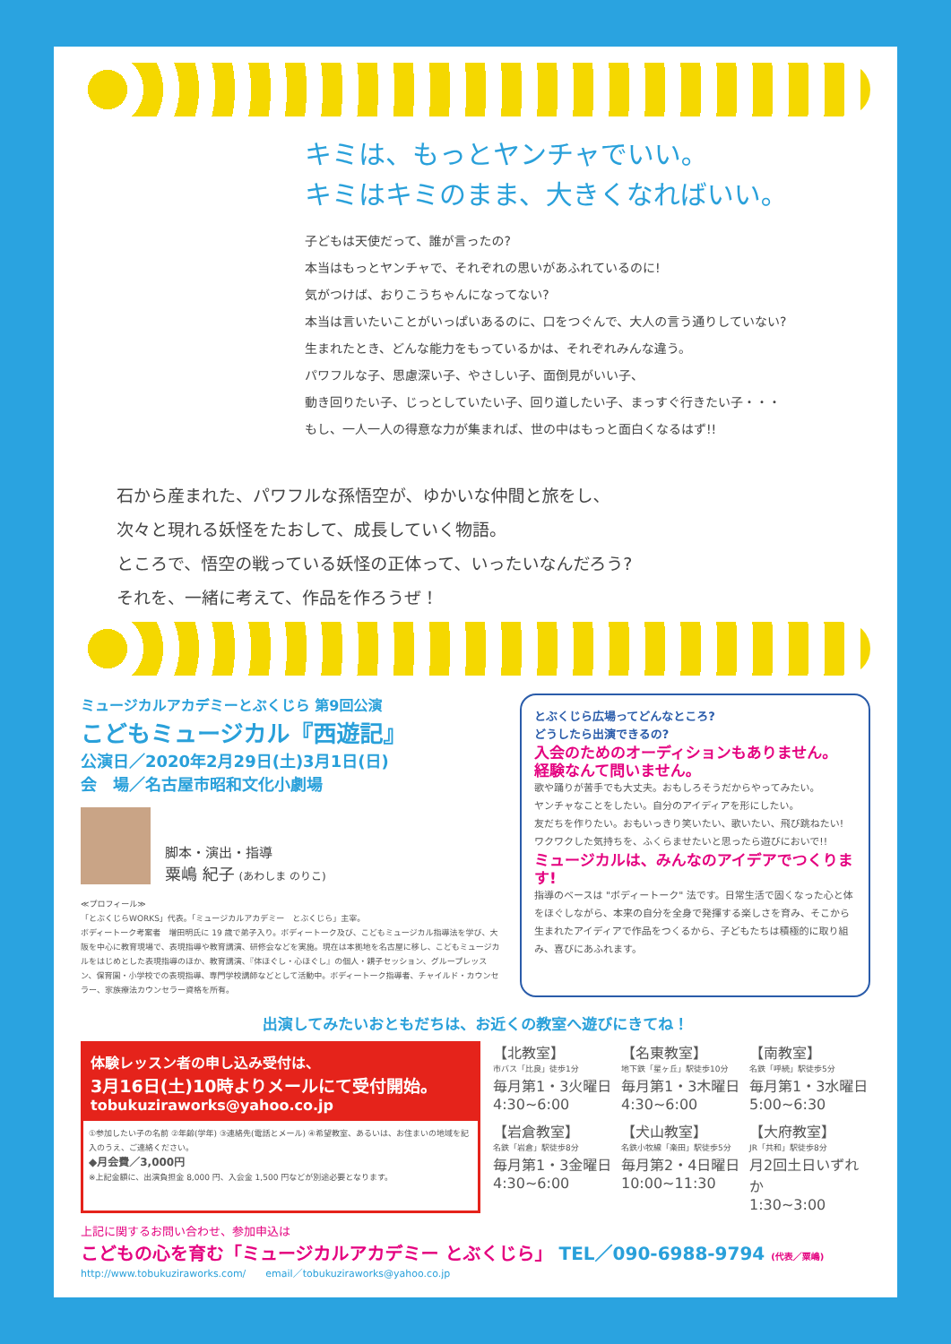キミは、もっとヤンチャでいい。
キミはキミのまま、大きくなればいい。
子どもは天使だって、誰が言ったの?
本当はもっとヤンチャで、それぞれの思いがあふれているのに!
気がつけば、おりこうちゃんになってない?
本当は言いたいことがいっぱいあるのに、口をつぐんで、大人の言う通りしていない?
生まれたとき、どんな能力をもっているかは、それぞれみんな違う。
パワフルな子、思慮深い子、やさしい子、面倒見がいい子、
動き回りたい子、じっとしていたい子、回り道したい子、まっすぐ行きたい子・・・
もし、一人一人の得意な力が集まれば、世の中はもっと面白くなるはず!!
石から産まれた、パワフルな孫悟空が、ゆかいな仲間と旅をし、
次々と現れる妖怪をたおして、成長していく物語。
ところで、悟空の戦っている妖怪の正体って、いったいなんだろう?
それを、一緒に考えて、作品を作ろうぜ！
ミュージカルアカデミーとぶくじら 第9回公演
こどもミュージカル『西遊記』
公演日／2020年2月29日(土)3月1日(日)
会　場／名古屋市昭和文化小劇場
脚本・演出・指導
粟嶋 紀子 (あわしま のりこ)
≪プロフィール≫
「とぶくじらWORKS」代表。「ミュージカルアカデミー　とぶくじら」主宰。
ボディートーク考案者　増田明氏に 19 歳で弟子入り。ボディートーク及び、こどもミュージカル指導法を学び、大阪を中心に教育現場で、表現指導や教育講演、研修会などを実施。現在は本拠地を名古屋に移し、こどもミュージカルをはじめとした表現指導のほか、教育講演、『体ほぐし・心ほぐし』の個人・親子セッション、グループレッスン、保育園・小学校での表現指導、専門学校講師などとして活動中。ボディートーク指導者、チャイルド・カウンセラー、家族療法カウンセラー資格を所有。
とぶくじら広場ってどんなところ?
どうしたら出演できるの?
入会のためのオーディションもありません。
経験なんて問いません。
歌や踊りが苦手でも大丈夫。おもしろそうだからやってみたい。
ヤンチャなことをしたい。自分のアイディアを形にしたい。
友だちを作りたい。おもいっきり笑いたい、歌いたい、飛び跳ねたい!
ワクワクした気持ちを、ふくらませたいと思ったら遊びにおいで!!
ミュージカルは、みんなのアイデアでつくります!
指導のベースは "ボディートーク" 法です。日常生活で固くなった心と体をほぐしながら、本来の自分を全身で発揮する楽しさを育み、そこから生まれたアイディアで作品をつくるから、子どもたちは積極的に取り組み、喜びにあふれます。
出演してみたいおともだちは、お近くの教室へ遊びにきてね！
体験レッスン者の申し込み受付は、
3月16日(土)10時よりメールにて受付開始。
tobukuziraworks@yahoo.co.jp
①参加したい子の名前 ②年齢(学年) ③連絡先(電話とメール) ④希望教室、あるいは、お住まいの地域を記入のうえ、ご連絡ください。
◆月会費／3,000円
※上記金額に、出演負担金 8,000 円、入会金 1,500 円などが別途必要となります。
【北教室】
市バス「比良」徒歩1分
毎月第1・3火曜日
4:30~6:00
【名東教室】
地下鉄「星ヶ丘」駅徒歩10分
毎月第1・3木曜日
4:30~6:00
【南教室】
名鉄「呼続」駅徒歩5分
毎月第1・3水曜日
5:00~6:30
【岩倉教室】
名鉄「岩倉」駅徒歩8分
毎月第1・3金曜日
4:30~6:00
【犬山教室】
名鉄小牧線「楽田」駅徒歩5分
毎月第2・4日曜日
10:00~11:30
【大府教室】
JR「共和」駅徒歩8分
月2回土日いずれか
1:30~3:00
上記に関するお問い合わせ、参加申込は
こどもの心を育む「ミュージカルアカデミー とぶくじら」 TEL／090-6988-9794 (代表／粟嶋)
http://www.tobukuziraworks.com/　　email／tobukuziraworks@yahoo.co.jp